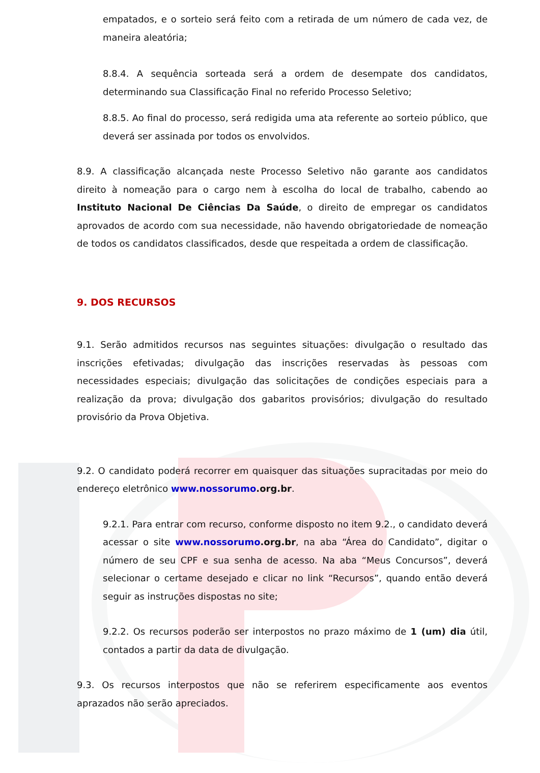empatados, e o sorteio será feito com a retirada de um número de cada vez, de maneira aleatória;
8.8.4. A sequência sorteada será a ordem de desempate dos candidatos, determinando sua Classificação Final no referido Processo Seletivo;
8.8.5. Ao final do processo, será redigida uma ata referente ao sorteio público, que deverá ser assinada por todos os envolvidos.
8.9. A classificação alcançada neste Processo Seletivo não garante aos candidatos direito à nomeação para o cargo nem à escolha do local de trabalho, cabendo ao Instituto Nacional De Ciências Da Saúde, o direito de empregar os candidatos aprovados de acordo com sua necessidade, não havendo obrigatoriedade de nomeação de todos os candidatos classificados, desde que respeitada a ordem de classificação.
9. DOS RECURSOS
9.1. Serão admitidos recursos nas seguintes situações: divulgação o resultado das inscrições efetivadas; divulgação das inscrições reservadas às pessoas com necessidades especiais; divulgação das solicitações de condições especiais para a realização da prova; divulgação dos gabaritos provisórios; divulgação do resultado provisório da Prova Objetiva.
9.2. O candidato poderá recorrer em quaisquer das situações supracitadas por meio do endereço eletrônico www.nossorumo.org.br.
9.2.1. Para entrar com recurso, conforme disposto no item 9.2., o candidato deverá acessar o site www.nossorumo.org.br, na aba “Área do Candidato”, digitar o número de seu CPF e sua senha de acesso. Na aba “Meus Concursos”, deverá selecionar o certame desejado e clicar no link “Recursos”, quando então deverá seguir as instruções dispostas no site;
9.2.2. Os recursos poderão ser interpostos no prazo máximo de 1 (um) dia útil, contados a partir da data de divulgação.
9.3. Os recursos interpostos que não se referirem especificamente aos eventos aprazados não serão apreciados.